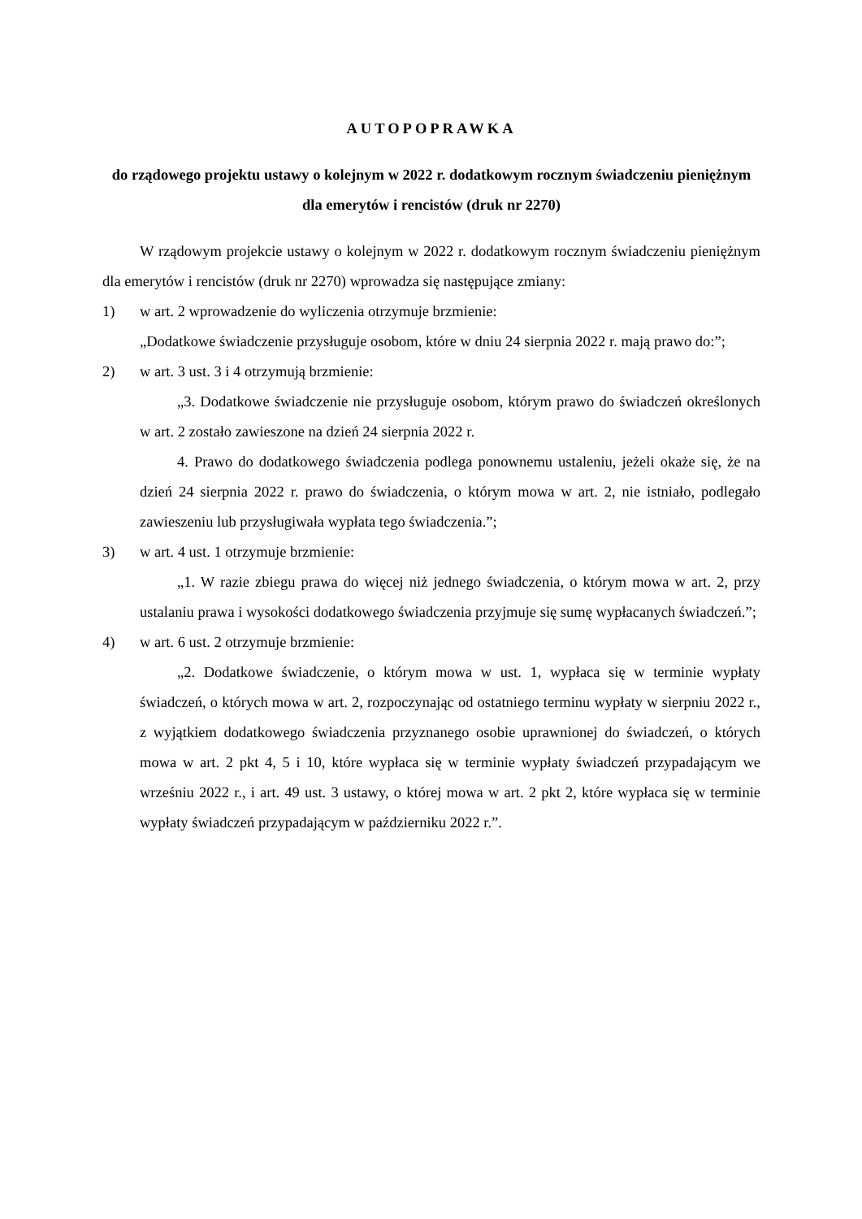AUTOPOPRAWKA
do rządowego projektu ustawy o kolejnym w 2022 r. dodatkowym rocznym świadczeniu pieniężnym dla emerytów i rencistów (druk nr 2270)
W rządowym projekcie ustawy o kolejnym w 2022 r. dodatkowym rocznym świadczeniu pieniężnym dla emerytów i rencistów (druk nr 2270) wprowadza się następujące zmiany:
1) w art. 2 wprowadzenie do wyliczenia otrzymuje brzmienie:
„Dodatkowe świadczenie przysługuje osobom, które w dniu 24 sierpnia 2022 r. mają prawo do:”;
2) w art. 3 ust. 3 i 4 otrzymują brzmienie:
„3. Dodatkowe świadczenie nie przysługuje osobom, którym prawo do świadczeń określonych w art. 2 zostało zawieszone na dzień 24 sierpnia 2022 r.
4. Prawo do dodatkowego świadczenia podlega ponownemu ustaleniu, jeżeli okaże się, że na dzień 24 sierpnia 2022 r. prawo do świadczenia, o którym mowa w art. 2, nie istniało, podlegało zawieszeniu lub przysługiwała wypłata tego świadczenia.”;
3) w art. 4 ust. 1 otrzymuje brzmienie:
„1. W razie zbiegu prawa do więcej niż jednego świadczenia, o którym mowa w art. 2, przy ustalaniu prawa i wysokości dodatkowego świadczenia przyjmuje się sumę wypłacanych świadczeń.”;
4) w art. 6 ust. 2 otrzymuje brzmienie:
„2. Dodatkowe świadczenie, o którym mowa w ust. 1, wypłaca się w terminie wypłaty świadczeń, o których mowa w art. 2, rozpoczynając od ostatniego terminu wypłaty w sierpniu 2022 r., z wyjątkiem dodatkowego świadczenia przyznanego osobie uprawnionej do świadczeń, o których mowa w art. 2 pkt 4, 5 i 10, które wypłaca się w terminie wypłaty świadczeń przypadającym we wrześniu 2022 r., i art. 49 ust. 3 ustawy, o której mowa w art. 2 pkt 2, które wypłaca się w terminie wypłaty świadczeń przypadającym w październiku 2022 r.”.